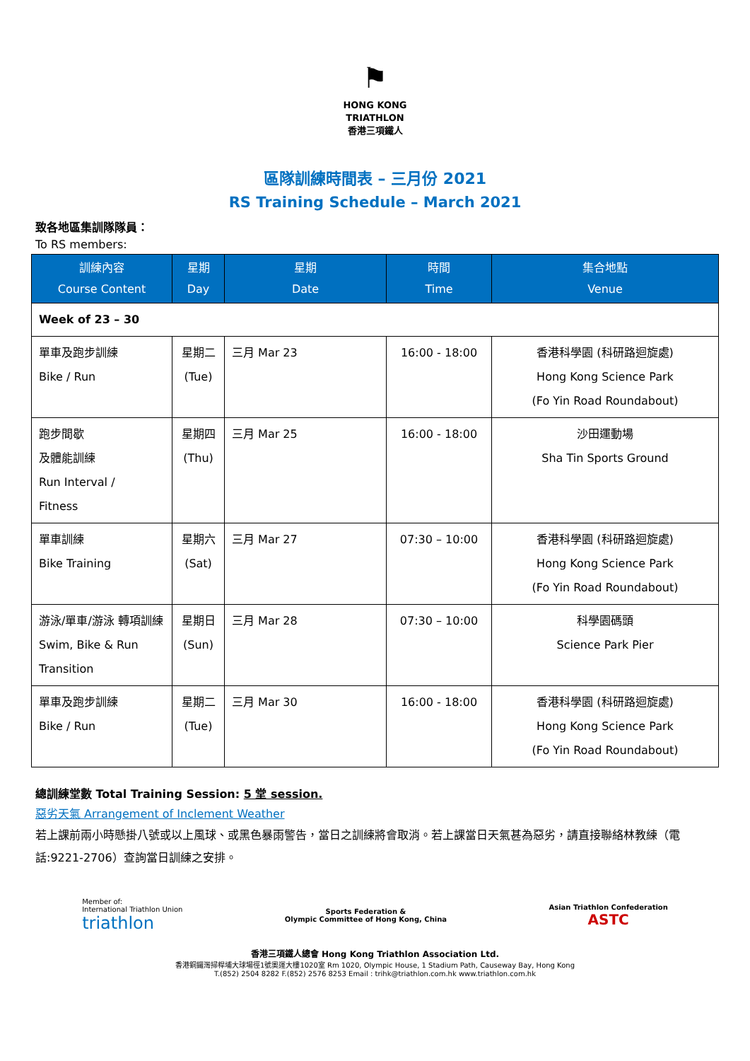⚑
HONG KONG
TRIATHLON
香港三項鐵人
區隊訓練時間表 – 三月份 2021
RS Training Schedule – March 2021
致各地區集訓隊隊員：
To RS members:
| 訓練內容 Course Content | 星期 Day | 星期 Date | 時間 Time | 集合地點 Venue |
| --- | --- | --- | --- | --- |
| Week of 23 – 30 | | | | |
| 單車及跑步訓練 Bike / Run | 星期二 (Tue) | 三月 Mar 23 | 16:00 - 18:00 | 香港科學園 (科研路迴旋處) Hong Kong Science Park (Fo Yin Road Roundabout) |
| 跑步間歇 及體能訓練 Run Interval / Fitness | 星期四 (Thu) | 三月 Mar 25 | 16:00 - 18:00 | 沙田運動場 Sha Tin Sports Ground |
| 單車訓練 Bike Training | 星期六 (Sat) | 三月 Mar 27 | 07:30 – 10:00 | 香港科學園 (科研路迴旋處) Hong Kong Science Park (Fo Yin Road Roundabout) |
| 游泳/單車/游泳 轉項訓練 Swim, Bike & Run Transition | 星期日 (Sun) | 三月 Mar 28 | 07:30 – 10:00 | 科學園碼頭 Science Park Pier |
| 單車及跑步訓練 Bike / Run | 星期二 (Tue) | 三月 Mar 30 | 16:00 - 18:00 | 香港科學園 (科研路迴旋處) Hong Kong Science Park (Fo Yin Road Roundabout) |
總訓練堂數 Total Training Session: 5 堂 session.
惡劣天氣 Arrangement of Inclement Weather
若上課前兩小時懸掛八號或以上風球、或黑色暴雨警告，當日之訓練將會取消。若上課當日天氣甚為惡劣，請直接聯絡林教練（電話:9221-2706）查詢當日訓練之安排。
Member of:
International Triathlon Union
triathlon
Sports Federation &
Olympic Committee of Hong Kong, China
Asian Triathlon Confederation
ASTC
香港三項鐵人總會 Hong Kong Triathlon Association Ltd.
香港銅鑼灣掃桿埔大球場徑1號奧運大樓1020室 Rm 1020, Olympic House, 1 Stadium Path, Causeway Bay, Hong Kong
T.(852) 2504 8282 F.(852) 2576 8253 Email : trihk@triathlon.com.hk www.triathlon.com.hk